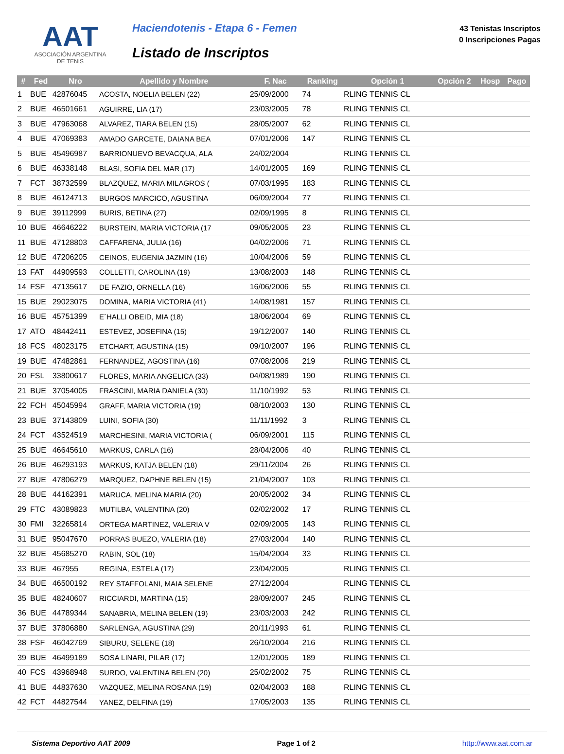AAT
ASOCIACIÓN ARGENTINA
DE TENIS
Haciendotenis - Etapa 6 - Femen
Listado de Inscriptos
43 Tenistas Inscriptos
0 Inscripciones Pagas
| # | Fed | Nro | Apellido y Nombre | F. Nac | Ranking | Opción 1 | Opción 2 | Hosp | Pago |
| --- | --- | --- | --- | --- | --- | --- | --- | --- | --- |
| 1 | BUE | 42876045 | ACOSTA, NOELIA BELEN (22) | 25/09/2000 | 74 | RLING TENNIS CL | | | |
| 2 | BUE | 46501661 | AGUIRRE, LIA (17) | 23/03/2005 | 78 | RLING TENNIS CL | | | |
| 3 | BUE | 47963068 | ALVAREZ, TIARA BELEN (15) | 28/05/2007 | 62 | RLING TENNIS CL | | | |
| 4 | BUE | 47069383 | AMADO GARCETE, DAIANA BEA | 07/01/2006 | 147 | RLING TENNIS CL | | | |
| 5 | BUE | 45496987 | BARRIONUEVO BEVACQUA, ALA | 24/02/2004 | | RLING TENNIS CL | | | |
| 6 | BUE | 46338148 | BLASI, SOFIA DEL MAR (17) | 14/01/2005 | 169 | RLING TENNIS CL | | | |
| 7 | FCT | 38732599 | BLAZQUEZ, MARIA MILAGROS ( | 07/03/1995 | 183 | RLING TENNIS CL | | | |
| 8 | BUE | 46124713 | BURGOS MARCICO, AGUSTINA | 06/09/2004 | 77 | RLING TENNIS CL | | | |
| 9 | BUE | 39112999 | BURIS, BETINA (27) | 02/09/1995 | 8 | RLING TENNIS CL | | | |
| 10 | BUE | 46646222 | BURSTEIN, MARIA VICTORIA (17 | 09/05/2005 | 23 | RLING TENNIS CL | | | |
| 11 | BUE | 47128803 | CAFFARENA, JULIA (16) | 04/02/2006 | 71 | RLING TENNIS CL | | | |
| 12 | BUE | 47206205 | CEINOS, EUGENIA JAZMIN (16) | 10/04/2006 | 59 | RLING TENNIS CL | | | |
| 13 | FAT | 44909593 | COLLETTI, CAROLINA (19) | 13/08/2003 | 148 | RLING TENNIS CL | | | |
| 14 | FSF | 47135617 | DE FAZIO, ORNELLA (16) | 16/06/2006 | 55 | RLING TENNIS CL | | | |
| 15 | BUE | 29023075 | DOMINA, MARIA VICTORIA (41) | 14/08/1981 | 157 | RLING TENNIS CL | | | |
| 16 | BUE | 45751399 | E´HALLI OBEID, MIA (18) | 18/06/2004 | 69 | RLING TENNIS CL | | | |
| 17 | ATO | 48442411 | ESTEVEZ, JOSEFINA (15) | 19/12/2007 | 140 | RLING TENNIS CL | | | |
| 18 | FCS | 48023175 | ETCHART, AGUSTINA (15) | 09/10/2007 | 196 | RLING TENNIS CL | | | |
| 19 | BUE | 47482861 | FERNANDEZ, AGOSTINA (16) | 07/08/2006 | 219 | RLING TENNIS CL | | | |
| 20 | FSL | 33800617 | FLORES, MARIA ANGELICA (33) | 04/08/1989 | 190 | RLING TENNIS CL | | | |
| 21 | BUE | 37054005 | FRASCINI, MARIA DANIELA (30) | 11/10/1992 | 53 | RLING TENNIS CL | | | |
| 22 | FCH | 45045994 | GRAFF, MARIA VICTORIA (19) | 08/10/2003 | 130 | RLING TENNIS CL | | | |
| 23 | BUE | 37143809 | LUINI, SOFIA (30) | 11/11/1992 | 3 | RLING TENNIS CL | | | |
| 24 | FCT | 43524519 | MARCHESINI, MARIA VICTORIA ( | 06/09/2001 | 115 | RLING TENNIS CL | | | |
| 25 | BUE | 46645610 | MARKUS, CARLA (16) | 28/04/2006 | 40 | RLING TENNIS CL | | | |
| 26 | BUE | 46293193 | MARKUS, KATJA BELEN (18) | 29/11/2004 | 26 | RLING TENNIS CL | | | |
| 27 | BUE | 47806279 | MARQUEZ, DAPHNE BELEN (15) | 21/04/2007 | 103 | RLING TENNIS CL | | | |
| 28 | BUE | 44162391 | MARUCA, MELINA MARIA (20) | 20/05/2002 | 34 | RLING TENNIS CL | | | |
| 29 | FTC | 43089823 | MUTILBA, VALENTINA (20) | 02/02/2002 | 17 | RLING TENNIS CL | | | |
| 30 | FMI | 32265814 | ORTEGA MARTINEZ, VALERIA V | 02/09/2005 | 143 | RLING TENNIS CL | | | |
| 31 | BUE | 95047670 | PORRAS BUEZO, VALERIA (18) | 27/03/2004 | 140 | RLING TENNIS CL | | | |
| 32 | BUE | 45685270 | RABIN, SOL (18) | 15/04/2004 | 33 | RLING TENNIS CL | | | |
| 33 | BUE | 467955 | REGINA, ESTELA (17) | 23/04/2005 | | RLING TENNIS CL | | | |
| 34 | BUE | 46500192 | REY STAFFOLANI, MAIA SELENE | 27/12/2004 | | RLING TENNIS CL | | | |
| 35 | BUE | 48240607 | RICCIARDI, MARTINA (15) | 28/09/2007 | 245 | RLING TENNIS CL | | | |
| 36 | BUE | 44789344 | SANABRIA, MELINA BELEN (19) | 23/03/2003 | 242 | RLING TENNIS CL | | | |
| 37 | BUE | 37806880 | SARLENGA, AGUSTINA (29) | 20/11/1993 | 61 | RLING TENNIS CL | | | |
| 38 | FSF | 46042769 | SIBURU, SELENE (18) | 26/10/2004 | 216 | RLING TENNIS CL | | | |
| 39 | BUE | 46499189 | SOSA LINARI, PILAR (17) | 12/01/2005 | 189 | RLING TENNIS CL | | | |
| 40 | FCS | 43968948 | SURDO, VALENTINA BELEN (20) | 25/02/2002 | 75 | RLING TENNIS CL | | | |
| 41 | BUE | 44837630 | VAZQUEZ, MELINA ROSANA (19) | 02/04/2003 | 188 | RLING TENNIS CL | | | |
| 42 | FCT | 44827544 | YANEZ, DELFINA (19) | 17/05/2003 | 135 | RLING TENNIS CL | | | |
Sistema Deportivo AAT 2009 Page 1 of 2 http://www.aat.com.ar